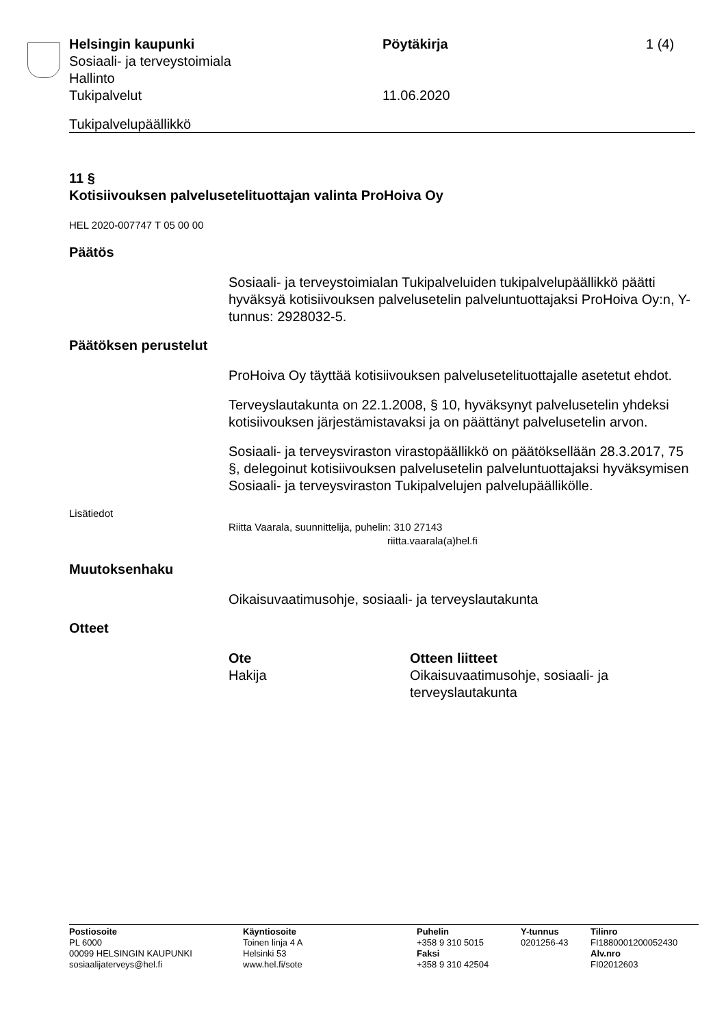Helsingin kaupunki Pöytäkirja 1 (4)
Sosiaali- ja terveystoimiala
Hallinto
Tukipalvelut 11.06.2020
Tukipalvelupäällikkö
11 §
Kotisiivouksen palvelusetelituottajan valinta ProHoiva Oy
HEL 2020-007747 T 05 00 00
Päätös
Sosiaali- ja terveystoimialan Tukipalveluiden tukipalvelupäällikkö päätti hyväksyä kotisiivouksen palvelusetelin palveluntuottajaksi ProHoiva Oy:n, Y-tunnus: 2928032-5.
Päätöksen perustelut
ProHoiva Oy täyttää kotisiivouksen palvelusetelituottajalle asetetut ehdot.
Terveyslautakunta on 22.1.2008, § 10, hyväksynyt palvelusetelin yhdeksi kotisiivouksen järjestämistavaksi ja on päättänyt palvelusetelin arvon.
Sosiaali- ja terveysviraston virastopäällikkö on päätöksellään 28.3.2017, 75 §, delegoinut kotisiivouksen palvelusetelin palveluntuottajaksi hyväksymisen Sosiaali- ja terveysviraston Tukipalvelujen palvelupäällikölle.
Lisätiedot
Riitta Vaarala, suunnittelija, puhelin: 310 27143
riitta.vaarala(a)hel.fi
Muutoksenhaku
Oikaisuvaatimusohje, sosiaali- ja terveyslautakunta
Otteet
Ote
Hakija
Otteen liitteet
Oikaisuvaatimusohje, sosiaali- ja terveyslautakunta
Postiosoite
PL 6000
00099 HELSINGIN KAUPUNKI
sosiaalijaterveys@hel.fi
Käyntiosoite
Toinen linja 4 A
Helsinki 53
www.hel.fi/sote
Puhelin
+358 9 310 5015
Faksi
+358 9 310 42504
Y-tunnus
0201256-43
Tilinro
FI1880001200052430
Alv.nro
FI02012603